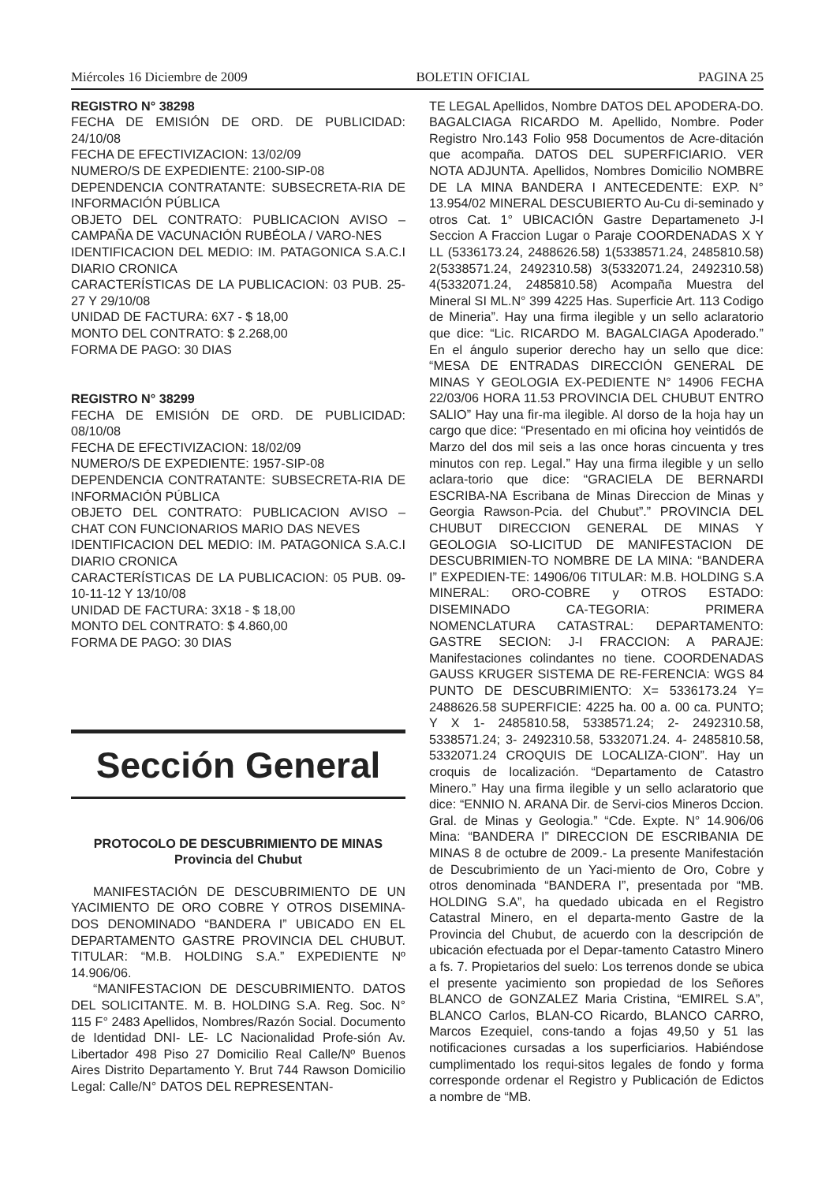Miércoles 16 Diciembre de 2009 BOLETIN OFICIAL PAGINA 25
REGISTRO N° 38298
FECHA DE EMISIÓN DE ORD. DE PUBLICIDAD: 24/10/08
FECHA DE EFECTIVIZACION: 13/02/09
NUMERO/S DE EXPEDIENTE: 2100-SIP-08
DEPENDENCIA CONTRATANTE: SUBSECRETA-RIA DE INFORMACIÓN PÚBLICA
OBJETO DEL CONTRATO: PUBLICACION AVISO – CAMPAÑA DE VACUNACIÓN RUBÉOLA / VARO-NES
IDENTIFICACION DEL MEDIO: IM. PATAGONICA S.A.C.I DIARIO CRONICA
CARACTERÍSTICAS DE LA PUBLICACION: 03 PUB. 25-27 Y 29/10/08
UNIDAD DE FACTURA: 6X7 - $ 18,00
MONTO DEL CONTRATO: $ 2.268,00
FORMA DE PAGO: 30 DIAS
REGISTRO N° 38299
FECHA DE EMISIÓN DE ORD. DE PUBLICIDAD: 08/10/08
FECHA DE EFECTIVIZACION: 18/02/09
NUMERO/S DE EXPEDIENTE: 1957-SIP-08
DEPENDENCIA CONTRATANTE: SUBSECRETA-RIA DE INFORMACIÓN PÚBLICA
OBJETO DEL CONTRATO: PUBLICACION AVISO – CHAT CON FUNCIONARIOS MARIO DAS NEVES
IDENTIFICACION DEL MEDIO: IM. PATAGONICA S.A.C.I DIARIO CRONICA
CARACTERÍSTICAS DE LA PUBLICACION: 05 PUB. 09-10-11-12 Y 13/10/08
UNIDAD DE FACTURA: 3X18 - $ 18,00
MONTO DEL CONTRATO: $ 4.860,00
FORMA DE PAGO: 30 DIAS
Sección General
PROTOCOLO DE DESCUBRIMIENTO DE MINAS
Provincia del Chubut
MANIFESTACIÓN DE DESCUBRIMIENTO DE UN YACIMIENTO DE ORO COBRE Y OTROS DISEMINA-DOS DENOMINADO “BANDERA I” UBICADO EN EL DEPARTAMENTO GASTRE PROVINCIA DEL CHUBUT. TITULAR: “M.B. HOLDING S.A.” EXPEDIENTE Nº 14.906/06.
“MANIFESTACION DE DESCUBRIMIENTO. DATOS DEL SOLICITANTE. M. B. HOLDING S.A. Reg. Soc. N° 115 F° 2483 Apellidos, Nombres/Razón Social. Documento de Identidad DNI- LE- LC Nacionalidad Profe-sión Av. Libertador 498 Piso 27 Domicilio Real Calle/Nº Buenos Aires Distrito Departamento Y. Brut 744 Rawson Domicilio Legal: Calle/N° DATOS DEL REPRESENTAN-
TE LEGAL Apellidos, Nombre DATOS DEL APODERA-DO. BAGALCIAGA RICARDO M. Apellido, Nombre. Poder Registro Nro.143 Folio 958 Documentos de Acre-ditación que acompaña. DATOS DEL SUPERFICIARIO. VER NOTA ADJUNTA. Apellidos, Nombres Domicilio NOMBRE DE LA MINA BANDERA I ANTECEDENTE: EXP. N° 13.954/02 MINERAL DESCUBIERTO Au-Cu di-seminado y otros Cat. 1° UBICACIÓN Gastre Departameneto J-I Seccion A Fraccion Lugar o Paraje COORDENADAS X Y LL (5336173.24, 2488626.58) 1(5338571.24, 2485810.58) 2(5338571.24, 2492310.58) 3(5332071.24, 2492310.58) 4(5332071.24, 2485810.58) Acompaña Muestra del Mineral SI ML.N° 399 4225 Has. Superficie Art. 113 Codigo de Mineria”. Hay una firma ilegible y un sello aclaratorio que dice: “Lic. RICARDO M. BAGALCIAGA Apoderado.” En el ángulo superior derecho hay un sello que dice: “MESA DE ENTRADAS DIRECCIÓN GENERAL DE MINAS Y GEOLOGIA EX-PEDIENTE N° 14906 FECHA 22/03/06 HORA 11.53 PROVINCIA DEL CHUBUT ENTRO SALIO” Hay una fir-ma ilegible. Al dorso de la hoja hay un cargo que dice: “Presentado en mi oficina hoy veintidós de Marzo del dos mil seis a las once horas cincuenta y tres minutos con rep. Legal.” Hay una firma ilegible y un sello aclara-torio que dice: “GRACIELA DE BERNARDI ESCRIBA-NA Escribana de Minas Direccion de Minas y Georgia Rawson-Pcia. del Chubut”.” PROVINCIA DEL CHUBUT DIRECCION GENERAL DE MINAS Y GEOLOGIA SO-LICITUD DE MANIFESTACION DE DESCUBRIMIEN-TO NOMBRE DE LA MINA: “BANDERA I” EXPEDIEN-TE: 14906/06 TITULAR: M.B. HOLDING S.A MINERAL: ORO-COBRE y OTROS ESTADO: DISEMINADO CA-TEGORIA: PRIMERA NOMENCLATURA CATASTRAL: DEPARTAMENTO: GASTRE SECION: J-I FRACCION: A PARAJE: Manifestaciones colindantes no tiene. COORDENADAS GAUSS KRUGER SISTEMA DE RE-FERENCIA: WGS 84 PUNTO DE DESCUBRIMIENTO: X= 5336173.24 Y= 2488626.58 SUPERFICIE: 4225 ha. 00 a. 00 ca. PUNTO; Y X 1- 2485810.58, 5338571.24; 2- 2492310.58, 5338571.24; 3- 2492310.58, 5332071.24. 4- 2485810.58, 5332071.24 CROQUIS DE LOCALIZA-CION”. Hay un croquis de localización. “Departamento de Catastro Minero.” Hay una firma ilegible y un sello aclaratorio que dice: “ENNIO N. ARANA Dir. de Servi-cios Mineros Dccion. Gral. de Minas y Geologia.” “Cde. Expte. N° 14.906/06 Mina: “BANDERA I” DIRECCION DE ESCRIBANIA DE MINAS 8 de octubre de 2009.- La presente Manifestación de Descubrimiento de un Yaci-miento de Oro, Cobre y otros denominada “BANDERA I”, presentada por “MB. HOLDING S.A”, ha quedado ubicada en el Registro Catastral Minero, en el departa-mento Gastre de la Provincia del Chubut, de acuerdo con la descripción de ubicación efectuada por el Depar-tamento Catastro Minero a fs. 7. Propietarios del suelo: Los terrenos donde se ubica el presente yacimiento son propiedad de los Señores BLANCO de GONZALEZ Maria Cristina, “EMIREL S.A”, BLANCO Carlos, BLAN-CO Ricardo, BLANCO CARRO, Marcos Ezequiel, cons-tando a fojas 49,50 y 51 las notificaciones cursadas a los superficiarios. Habiéndose cumplimentado los requi-sitos legales de fondo y forma corresponde ordenar el Registro y Publicación de Edictos a nombre de “MB.